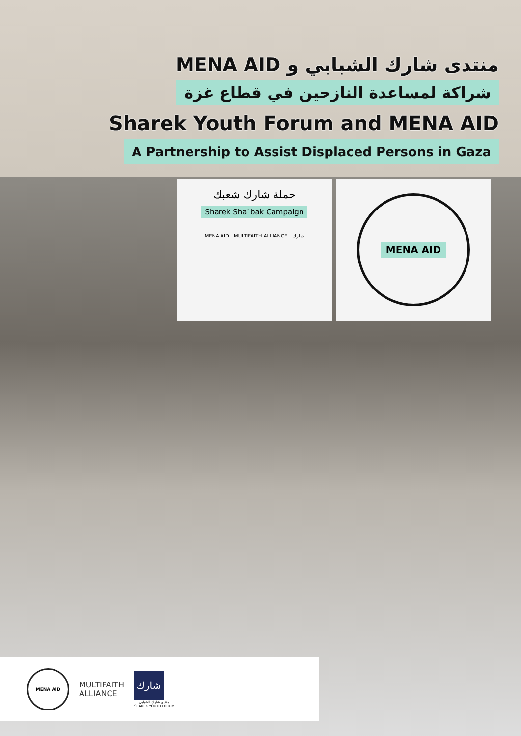منتدى شارك الشبابي و MENA AID
شراكة لمساعدة النازحين في قطاع غزة
Sharek Youth Forum and MENA AID
A Partnership to Assist Displaced Persons in Gaza
حملة شارك شعبك
Sharek Sha`bak Campaign
MENA AID MULTIFAITH ALLIANCE شارك
MENA AID
MENA AID
MULTIFAITH
ALLIANCE
شارك
منتدى شارك الشبابي
SHAREK YOUTH FORUM